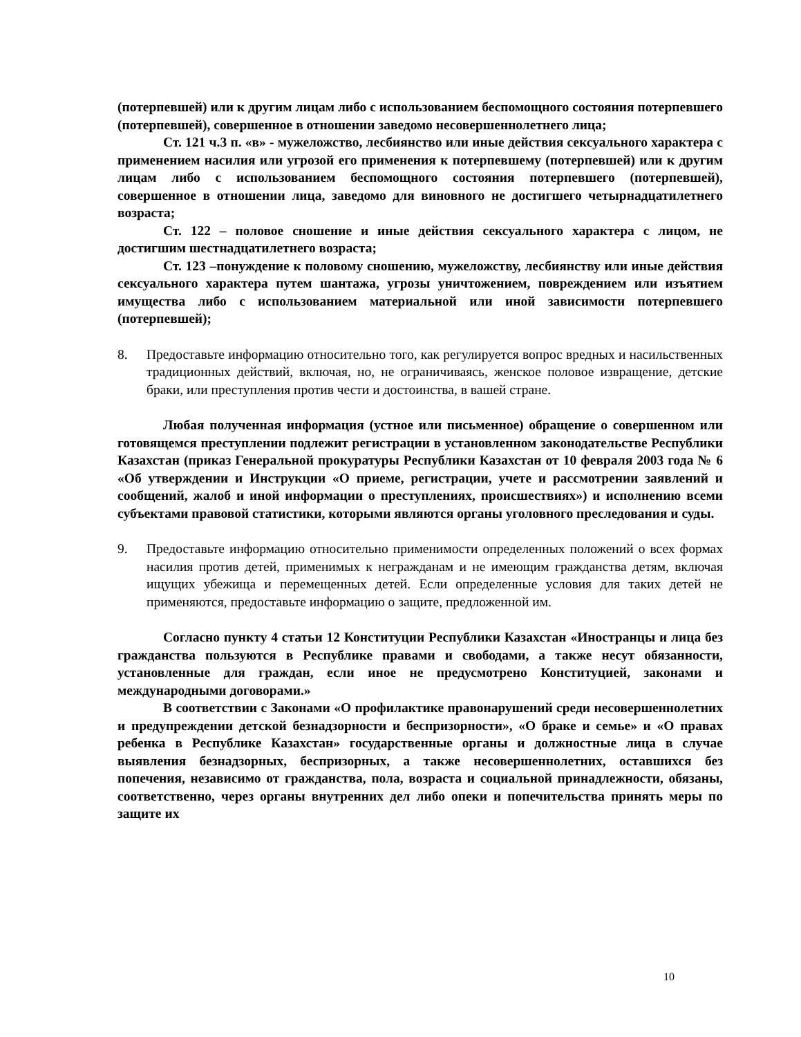(потерпевшей) или к другим лицам либо с использованием беспомощного состояния потерпевшего (потерпевшей), совершенное в отношении заведомо несовершеннолетнего лица;
Ст. 121 ч.3 п. «в» - мужеложство, лесбиянство или иные действия сексуального характера с применением насилия или угрозой его применения к потерпевшему (потерпевшей) или к другим лицам либо с использованием беспомощного состояния потерпевшего (потерпевшей), совершенное в отношении лица, заведомо для виновного не достигшего четырнадцатилетнего возраста;
Ст. 122 – половое сношение и иные действия сексуального характера с лицом, не достигшим шестнадцатилетнего возраста;
Ст. 123 –понуждение к половому сношению, мужеложству, лесбиянству или иные действия сексуального характера путем шантажа, угрозы уничтожением, повреждением или изъятием имущества либо с использованием материальной или иной зависимости потерпевшего (потерпевшей);
8. Предоставьте информацию относительно того, как регулируется вопрос вредных и насильственных традиционных действий, включая, но, не ограничиваясь, женское половое извращение, детские браки, или преступления против чести и достоинства, в вашей стране.
Любая полученная информация (устное или письменное) обращение о совершенном или готовящемся преступлении подлежит регистрации в установленном законодательстве Республики Казахстан (приказ Генеральной прокуратуры Республики Казахстан от 10 февраля 2003 года № 6 «Об утверждении и Инструкции «О приеме, регистрации, учете и рассмотрении заявлений и сообщений, жалоб и иной информации о преступлениях, происшествиях») и исполнению всеми субъектами правовой статистики, которыми являются органы уголовного преследования и суды.
9. Предоставьте информацию относительно применимости определенных положений о всех формах насилия против детей, применимых к негражданам и не имеющим гражданства детям, включая ищущих убежища и перемещенных детей. Если определенные условия для таких детей не применяются, предоставьте информацию о защите, предложенной им.
Согласно пункту 4 статьи 12 Конституции Республики Казахстан «Иностранцы и лица без гражданства пользуются в Республике правами и свободами, а также несут обязанности, установленные для граждан, если иное не предусмотрено Конституцией, законами и международными договорами.»
В соответствии с Законами «О профилактике правонарушений среди несовершеннолетних и предупреждении детской безнадзорности и беспризорности», «О браке и семье» и «О правах ребенка в Республике Казахстан» государственные органы и должностные лица в случае выявления безнадзорных, беспризорных, а также несовершеннолетних, оставшихся без попечения, независимо от гражданства, пола, возраста и социальной принадлежности, обязаны, соответственно, через органы внутренних дел либо опеки и попечительства принять меры по защите их
10